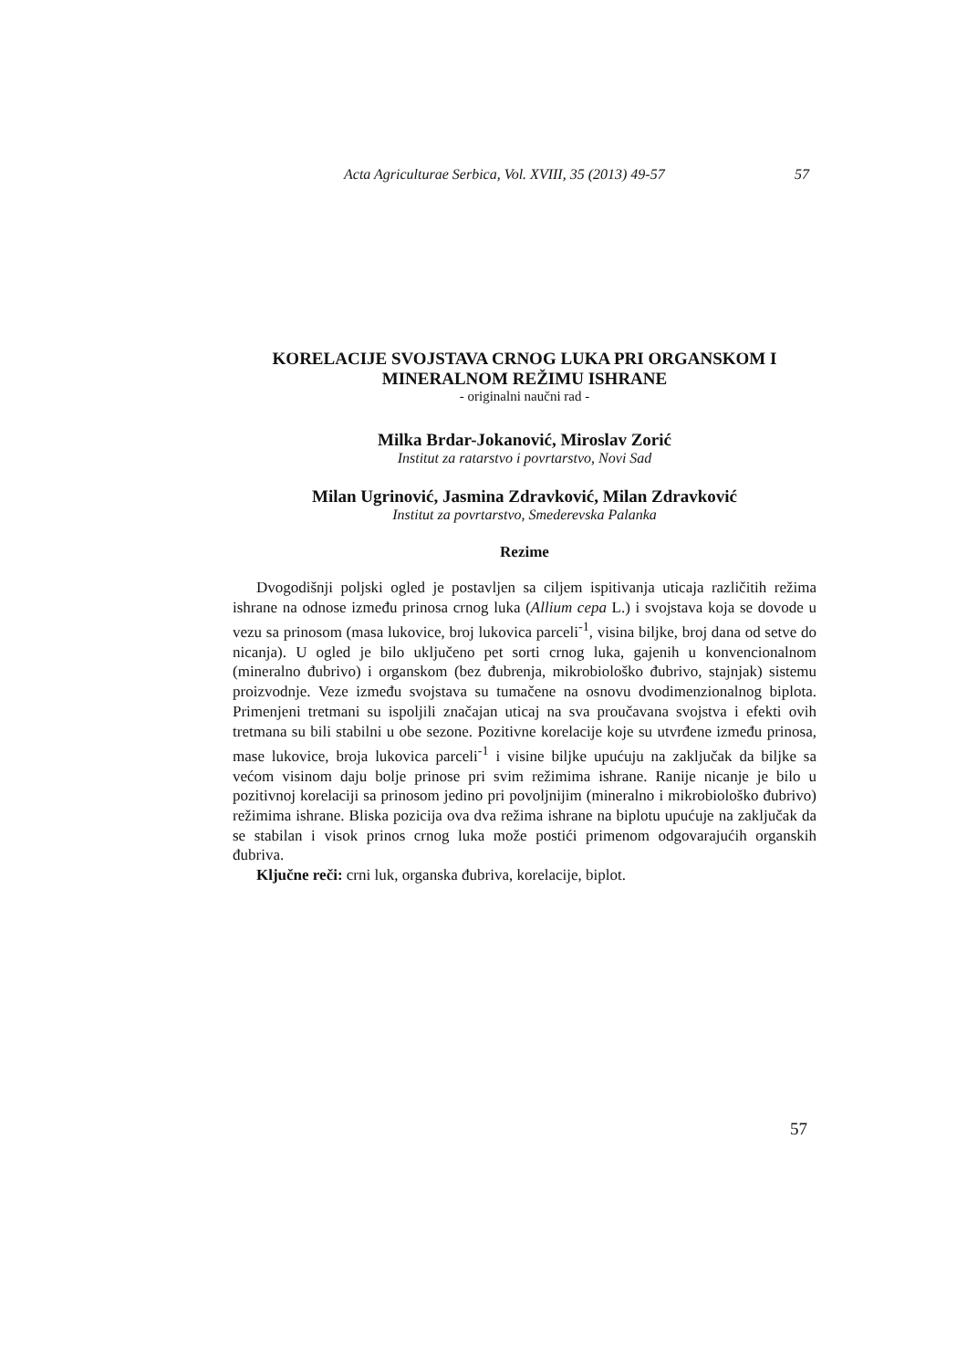Acta Agriculturae Serbica, Vol. XVIII, 35 (2013) 49-57 57
KORELACIJE SVOJSTAVA CRNOG LUKA PRI ORGANSKOM I MINERALNOM REŽIMU ISHRANE
- originalni naučni rad -
Milka Brdar-Jokanović, Miroslav Zorić
Institut za ratarstvo i povrtarstvo, Novi Sad
Milan Ugrinović, Jasmina Zdravković, Milan Zdravković
Institut za povrtarstvo, Smederevska Palanka
Rezime
Dvogodišnji poljski ogled je postavljen sa ciljem ispitivanja uticaja različitih režima ishrane na odnose između prinosa crnog luka (Allium cepa L.) i svojstava koja se dovode u vezu sa prinosom (masa lukovice, broj lukovica parceli<sup>-1</sup>, visina biljke, broj dana od setve do nicanja). U ogled je bilo uključeno pet sorti crnog luka, gajenih u konvencionalnom (mineralno đubrivo) i organskom (bez đubrenja, mikrobiološko đubrivo, stajnjak) sistemu proizvodnje. Veze između svojstava su tumačene na osnovu dvodimenzionalnog biplota. Primenjeni tretmani su ispoljili značajan uticaj na sva proučavana svojstva i efekti ovih tretmana su bili stabilni u obe sezone. Pozitivne korelacije koje su utvrđene između prinosa, mase lukovice, broja lukovica parceli<sup>-1</sup> i visine biljke upućuju na zaključak da biljke sa većom visinom daju bolje prinose pri svim režimima ishrane. Ranije nicanje je bilo u pozitivnoj korelaciji sa prinosom jedino pri povoljnijim (mineralno i mikrobiološko đubrivo) režimima ishrane. Bliska pozicija ova dva režima ishrane na biplotu upućuje na zaključak da se stabilan i visok prinos crnog luka može postići primenom odgovarajućih organskih đubriva.
Ključne reči: crni luk, organska đubriva, korelacije, biplot.
57